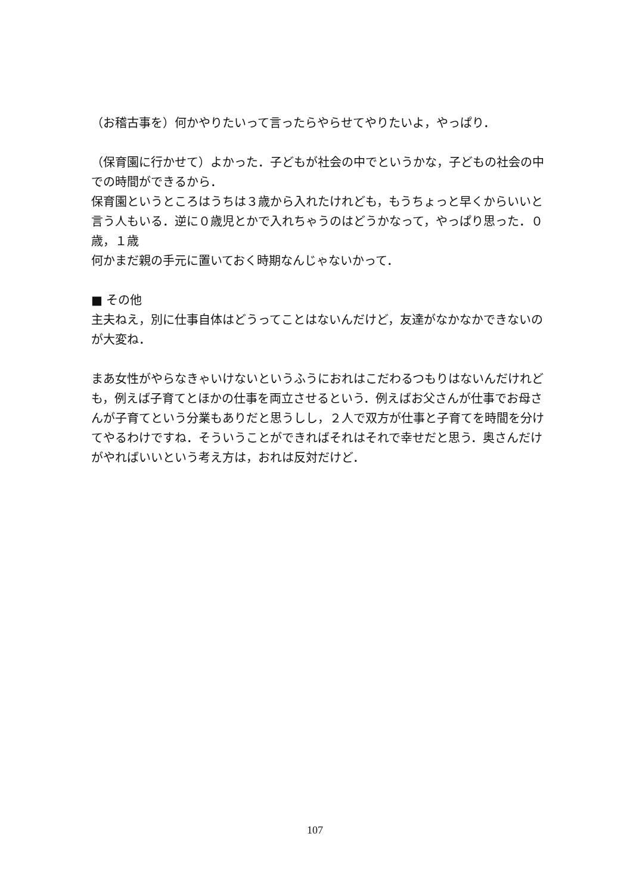（お稽古事を）何かやりたいって言ったらやらせてやりたいよ，やっぱり．
（保育園に行かせて）よかった．子どもが社会の中でというかな，子どもの社会の中での時間ができるから．
保育園というところはうちは３歳から入れたけれども，もうちょっと早くからいいと言う人もいる．逆に０歳児とかで入れちゃうのはどうかなって，やっぱり思った．０歳，１歳
何かまだ親の手元に置いておく時期なんじゃないかって．
■ その他
主夫ねえ，別に仕事自体はどうってことはないんだけど，友達がなかなかできないのが大変ね．
まあ女性がやらなきゃいけないというふうにおれはこだわるつもりはないんだけれども，例えば子育てとほかの仕事を両立させるという．例えばお父さんが仕事でお母さんが子育てという分業もありだと思うしし，２人で双方が仕事と子育てを時間を分けてやるわけですね．そういうことができればそれはそれで幸せだと思う．奥さんだけがやればいいという考え方は，おれは反対だけど．
107